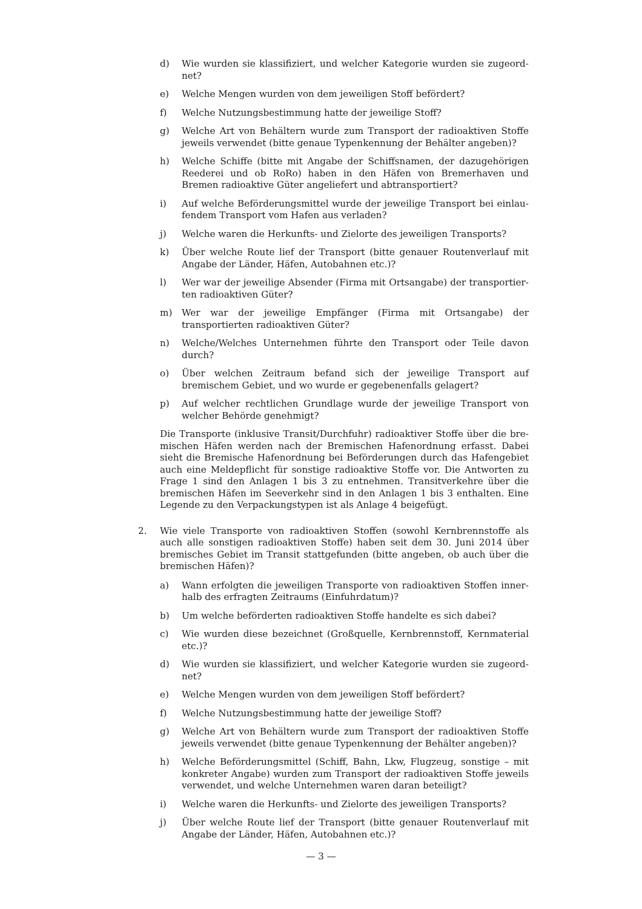d) Wie wurden sie klassifiziert, und welcher Kategorie wurden sie zugeord­net?
e) Welche Mengen wurden von dem jeweiligen Stoff befördert?
f) Welche Nutzungsbestimmung hatte der jeweilige Stoff?
g) Welche Art von Behältern wurde zum Transport der radioaktiven Stoffe jeweils verwendet (bitte genaue Typenkennung der Behälter angeben)?
h) Welche Schiffe (bitte mit Angabe der Schiffsnamen, der dazugehörigen Ree­derei und ob RoRo) haben in den Häfen von Bremerhaven und Bremen radioaktive Güter angeliefert und abtransportiert?
i) Auf welche Beförderungsmittel wurde der jeweilige Transport bei einlau­fendem Transport vom Hafen aus verladen?
j) Welche waren die Herkunfts- und Zielorte des jeweiligen Transports?
k) Über welche Route lief der Transport (bitte genauer Routenverlauf mit An­gabe der Länder, Häfen, Autobahnen etc.)?
l) Wer war der jeweilige Absender (Firma mit Ortsangabe) der transportier­ten radioaktiven Güter?
m) Wer war der jeweilige Empfänger (Firma mit Ortsangabe) der transportier­ten radioaktiven Güter?
n) Welche/Welches Unternehmen führte den Transport oder Teile davon durch?
o) Über welchen Zeitraum befand sich der jeweilige Transport auf bremischem Gebiet, und wo wurde er gegebenenfalls gelagert?
p) Auf welcher rechtlichen Grundlage wurde der jeweilige Transport von wel­cher Behörde genehmigt?
Die Transporte (inklusive Transit/Durchfuhr) radioaktiver Stoffe über die bre­mischen Häfen werden nach der Bremischen Hafenordnung erfasst. Dabei sieht die Bremische Hafenordnung bei Beförderungen durch das Hafengebiet auch eine Meldepflicht für sonstige radioaktive Stoffe vor. Die Antworten zu Frage 1 sind den Anlagen 1 bis 3 zu entnehmen. Transitverkehre über die bremischen Häfen im Seeverkehr sind in den Anlagen 1 bis 3 enthalten. Eine Legende zu den Verpackungstypen ist als Anlage 4 beigefügt.
2. Wie viele Transporte von radioaktiven Stoffen (sowohl Kernbrennstoffe als auch alle sonstigen radioaktiven Stoffe) haben seit dem 30. Juni 2014 über bremisches Gebiet im Transit stattgefunden (bitte angeben, ob auch über die bremischen Häfen)?
a) Wann erfolgten die jeweiligen Transporte von radioaktiven Stoffen inner­halb des erfragten Zeitraums (Einfuhrdatum)?
b) Um welche beförderten radioaktiven Stoffe handelte es sich dabei?
c) Wie wurden diese bezeichnet (Großquelle, Kernbrennstoff, Kernmaterial etc.)?
d) Wie wurden sie klassifiziert, und welcher Kategorie wurden sie zugeord­net?
e) Welche Mengen wurden von dem jeweiligen Stoff befördert?
f) Welche Nutzungsbestimmung hatte der jeweilige Stoff?
g) Welche Art von Behältern wurde zum Transport der radioaktiven Stoffe jeweils verwendet (bitte genaue Typenkennung der Behälter angeben)?
h) Welche Beförderungsmittel (Schiff, Bahn, Lkw, Flugzeug, sonstige – mit kon­kreter Angabe) wurden zum Transport der radioaktiven Stoffe jeweils ver­wendet, und welche Unternehmen waren daran beteiligt?
i) Welche waren die Herkunfts- und Zielorte des jeweiligen Transports?
j) Über welche Route lief der Transport (bitte genauer Routenverlauf mit An­gabe der Länder, Häfen, Autobahnen etc.)?
— 3 —